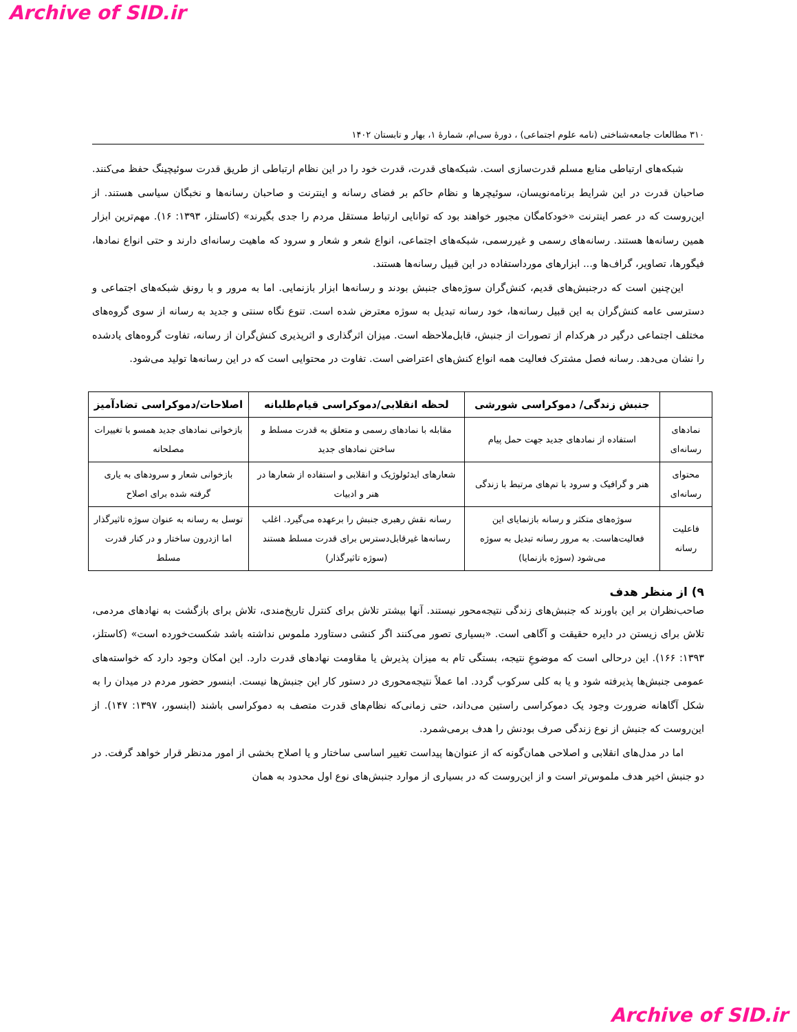Archive of SID.ir
۳۱۰ مطالعات جامعه‌شناختی (نامه علوم اجتماعی) ، دورۀ سی‌ام، شمارۀ ۱، بهار و تابستان ۱۴۰۲
شبکه‌های ارتباطی منابع مسلم قدرت‌سازی است. شبکه‌های قدرت، قدرت خود را در این نظام ارتباطی از طریق قدرت سوئیچینگ حفظ می‌کنند. صاحبان قدرت در این شرایط برنامه‌نویسان، سوئیچرها و نظام حاکم بر فضای رسانه و اینترنت و صاحبان رسانه‌ها و نخبگان سیاسی هستند. از این‌روست که در عصر اینترنت «خودکامگان مجبور خواهند بود که توانایی ارتباط مستقل مردم را جدی بگیرند» (کاستلز، ۱۳۹۳: ۱۶). مهم‌ترین ابزار همین رسانه‌ها هستند. رسانه‌های رسمی و غیررسمی، شبکه‌های اجتماعی، انواع شعر و شعار و سرود که ماهیت رسانه‌ای دارند و حتی انواع نمادها، فیگورها، تصاویر، گراف‌ها و... ابزارهای مورداستفاده در این قبیل رسانه‌ها هستند.
این‌چنین است که درجنبش‌های قدیم، کنش‌گران سوژه‌های جنبش بودند و رسانه‌ها ابزار بازنمایی. اما به مرور و با رونق شبکه‌های اجتماعی و دسترسی عامه کنش‌گران به این قبیل رسانه‌ها، خود رسانه تبدیل به سوژه معترض شده است. تنوع نگاه سنتی و جدید به رسانه از سوی گروه‌های مختلف اجتماعی درگیر در هرکدام از تصورات از جنبش، قابل‌ملاحظه است. میزان اثرگذاری و اثرپذیری کنش‌گران از رسانه، تفاوت گروه‌های یادشده را نشان می‌دهد. رسانه فصل مشترک فعالیت همه انواع کنش‌های اعتراضی است. تفاوت در محتوایی است که در این رسانه‌ها تولید می‌شود.
| | جنبش زندگی/ دموکراسی شورشی | لحظه انقلابی/دموکراسی قیام‌طلبانه | اصلاحات/دموکراسی تضادآمیز |
| --- | --- | --- | --- |
| نمادهای رسانه‌ای | استفاده از نمادهای جدید جهت حمل پیام | مقابله با نمادهای رسمی و متعلق به قدرت مسلط و ساختن نمادهای جدید | بازخوانی نمادهای جدید همسو با تغییرات مصلحانه |
| محتوای رسانه‌ای | هنر و گرافیک و سرود با تم‌های مرتبط با زندگی | شعارهای ایدئولوژیک و انقلابی و استفاده از شعارها در هنر و ادبیات | بازخوانی شعار و سرودهای به یاری گرفته شده برای اصلاح |
| فاعلیت رسانه | سوژه‌های متکثر و رسانه بازنمایای این فعالیت‌هاست. به مرور رسانه تبدیل به سوژه می‌شود (سوژه بازنمایا) | رسانه نقش رهبری جنبش را برعهده می‌گیرد. اغلب رسانه‌ها غیرقابل‌دسترس برای قدرت مسلط هستند (سوژه تاثیرگذار) | توسل به رسانه به عنوان سوژه تاثیرگذار اما ازدرون ساختار و در کنار قدرت مسلط |
۹) از منظر هدف
صاحب‌نظران بر این باورند که جنبش‌های زندگی نتیجه‌محور نیستند. آنها بیشتر تلاش برای کنترل تاریخ‌مندی، تلاش برای بازگشت به نهادهای مردمی، تلاش برای زیستن در دایره حقیقت و آگاهی است. «بسیاری تصور می‌کنند اگر کنشی دستاورد ملموس نداشته باشد شکست‌خورده است» (کاستلز، ۱۳۹۳: ۱۶۶). این درحالی است که موضوعِ نتیجه، بستگی تام به میزان پذیرش یا مقاومت نهادهای قدرت دارد. این امکان وجود دارد که خواسته‌های عمومی جنبش‌ها پذیرفته شود و یا به کلی سرکوب گردد. اما عملاً نتیجه‌محوری در دستور کار این جنبش‌ها نیست. ابنسور حضور مردم در میدان را به شکل آگاهانه ضرورت وجود یک دموکراسی راستین می‌داند، حتی زمانی‌که نظام‌های قدرت متصف به دموکراسی باشند (ابنسور، ۱۳۹۷: ۱۴۷). از این‌روست که جنبش از نوع زندگی صرف بودنش را هدف برمی‌شمرد.
اما در مدل‌های انقلابی و اصلاحی همان‌گونه که از عنوان‌ها پیداست تغییر اساسی ساختار و یا اصلاح بخشی از امور مدنظر قرار خواهد گرفت. در دو جنبش اخیر هدف ملموس‌تر است و از این‌روست که در بسیاری از موارد جنبش‌های نوع اول محدود به همان
Archive of SID.ir